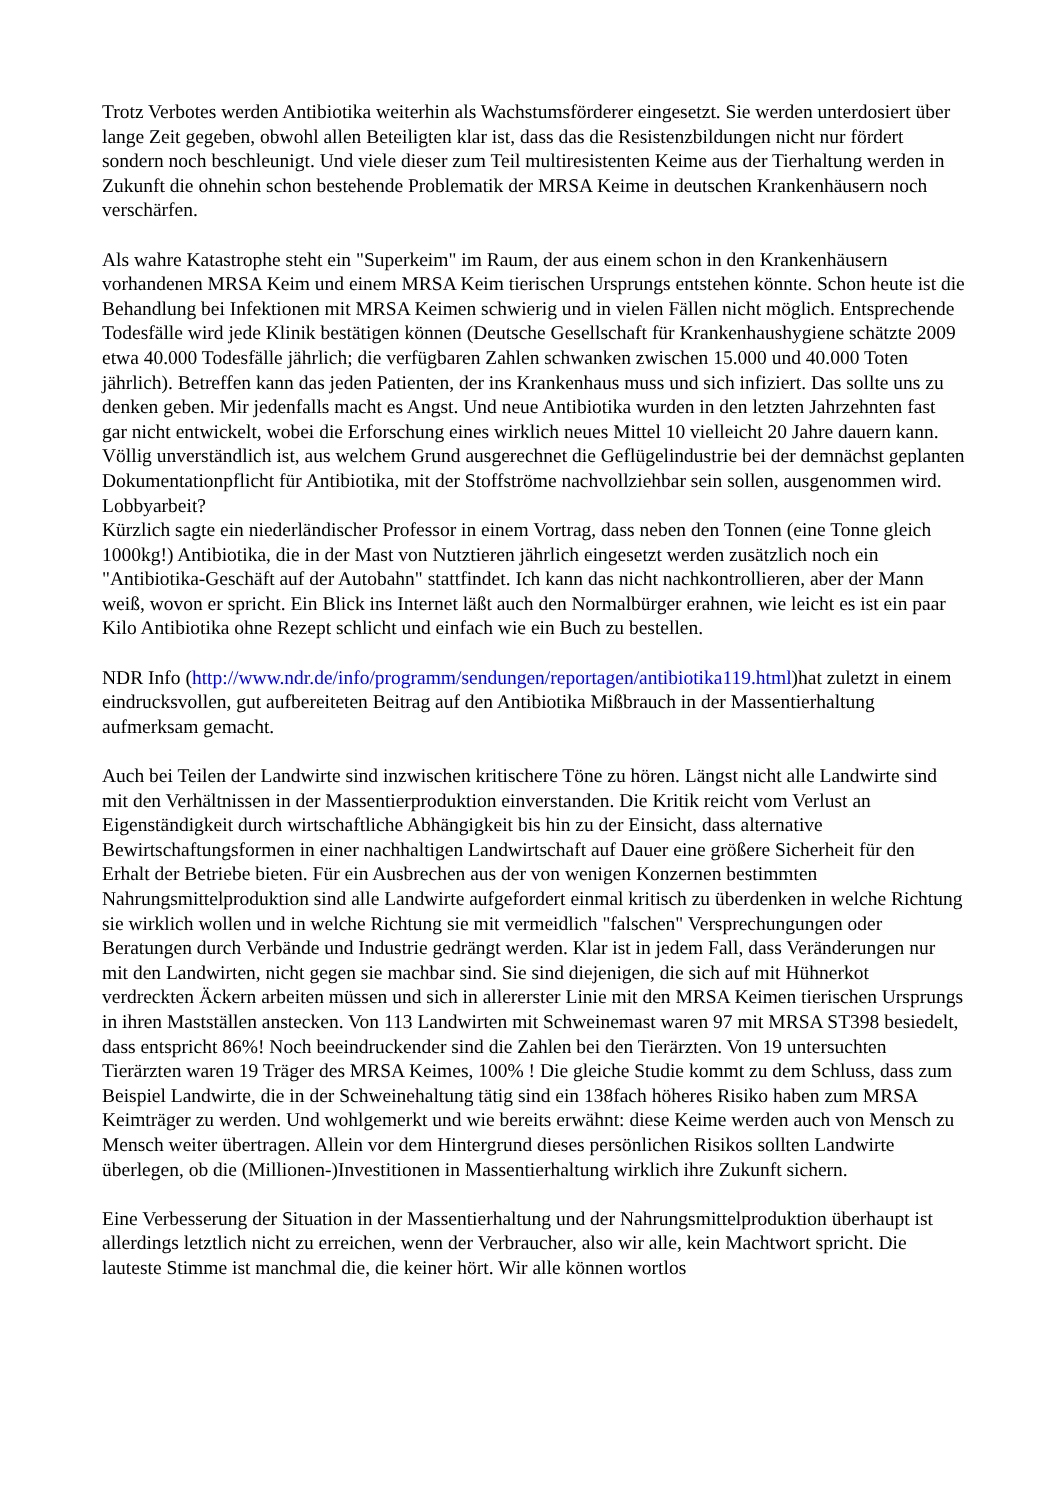Trotz Verbotes werden Antibiotika weiterhin als Wachstumsförderer eingesetzt. Sie werden unterdosiert über lange Zeit gegeben, obwohl allen Beteiligten klar ist, dass das die Resistenzbildungen nicht nur fördert sondern noch beschleunigt. Und viele dieser zum Teil multiresistenten Keime aus der Tierhaltung werden in Zukunft die ohnehin schon bestehende Problematik der MRSA Keime in deutschen Krankenhäusern noch verschärfen.
Als wahre Katastrophe steht ein "Superkeim" im Raum, der aus einem schon in den Krankenhäusern vorhandenen MRSA Keim und einem MRSA Keim tierischen Ursprungs entstehen könnte. Schon heute ist die Behandlung bei Infektionen mit MRSA Keimen schwierig und in vielen Fällen nicht möglich. Entsprechende Todesfälle wird jede Klinik bestätigen können (Deutsche Gesellschaft für Krankenhaushygiene schätzte 2009 etwa 40.000 Todesfälle jährlich; die verfügbaren Zahlen schwanken zwischen 15.000 und 40.000 Toten jährlich). Betreffen kann das jeden Patienten, der ins Krankenhaus muss und sich infiziert. Das sollte uns zu denken geben. Mir jedenfalls macht es Angst. Und neue Antibiotika wurden in den letzten Jahrzehnten fast gar nicht entwickelt, wobei die Erforschung eines wirklich neues Mittel 10 vielleicht 20 Jahre dauern kann. Völlig unverständlich ist, aus welchem Grund ausgerechnet die Geflügelindustrie bei der demnächst geplanten Dokumentationpflicht für Antibiotika, mit der Stoffströme nachvollziehbar sein sollen, ausgenommen wird. Lobbyarbeit?
Kürzlich sagte ein niederländischer Professor in einem Vortrag, dass neben den Tonnen (eine Tonne gleich 1000kg!) Antibiotika, die in der Mast von Nutztieren jährlich eingesetzt werden zusätzlich noch ein "Antibiotika-Geschäft auf der Autobahn" stattfindet. Ich kann das nicht nachkontrollieren, aber der Mann weiß, wovon er spricht. Ein Blick ins Internet läßt auch den Normalbürger erahnen, wie leicht es ist ein paar Kilo Antibiotika ohne Rezept schlicht und einfach wie ein Buch zu bestellen.
NDR Info (http://www.ndr.de/info/programm/sendungen/reportagen/antibiotika119.html)hat zuletzt in einem eindrucksvollen, gut aufbereiteten Beitrag auf den Antibiotika Mißbrauch in der Massentierhaltung aufmerksam gemacht.
Auch bei Teilen der Landwirte sind inzwischen kritischere Töne zu hören. Längst nicht alle Landwirte sind mit den Verhältnissen in der Massentierproduktion einverstanden. Die Kritik reicht vom Verlust an Eigenständigkeit durch wirtschaftliche Abhängigkeit bis hin zu der Einsicht, dass alternative Bewirtschaftungsformen in einer nachhaltigen Landwirtschaft auf Dauer eine größere Sicherheit für den Erhalt der Betriebe bieten. Für ein Ausbrechen aus der von wenigen Konzernen bestimmten Nahrungsmittelproduktion sind alle Landwirte aufgefordert einmal kritisch zu überdenken in welche Richtung sie wirklich wollen und in welche Richtung sie mit vermeidlich "falschen" Versprechungungen oder Beratungen durch Verbände und Industrie gedrängt werden. Klar ist in jedem Fall, dass Veränderungen nur mit den Landwirten, nicht gegen sie machbar sind. Sie sind diejenigen, die sich auf mit Hühnerkot verdreckten Äckern arbeiten müssen und sich in allererster Linie mit den MRSA Keimen tierischen Ursprungs in ihren Mastställen anstecken. Von 113 Landwirten mit Schweinemast waren 97 mit MRSA ST398 besiedelt, dass entspricht 86%! Noch beeindruckender sind die Zahlen bei den Tierärzten. Von 19 untersuchten Tierärzten waren 19 Träger des MRSA Keimes, 100% ! Die gleiche Studie kommt zu dem Schluss, dass zum Beispiel Landwirte, die in der Schweinehaltung tätig sind ein 138fach höheres Risiko haben zum MRSA Keimträger zu werden. Und wohlgemerkt und wie bereits erwähnt: diese Keime werden auch von Mensch zu Mensch weiter übertragen. Allein vor dem Hintergrund dieses persönlichen Risikos sollten Landwirte überlegen, ob die (Millionen-)Investitionen in Massentierhaltung wirklich ihre Zukunft sichern.
Eine Verbesserung der Situation in der Massentierhaltung und der Nahrungsmittelproduktion überhaupt ist allerdings letztlich nicht zu erreichen, wenn der Verbraucher, also wir alle, kein Machtwort spricht. Die lauteste Stimme ist manchmal die, die keiner hört. Wir alle können wortlos